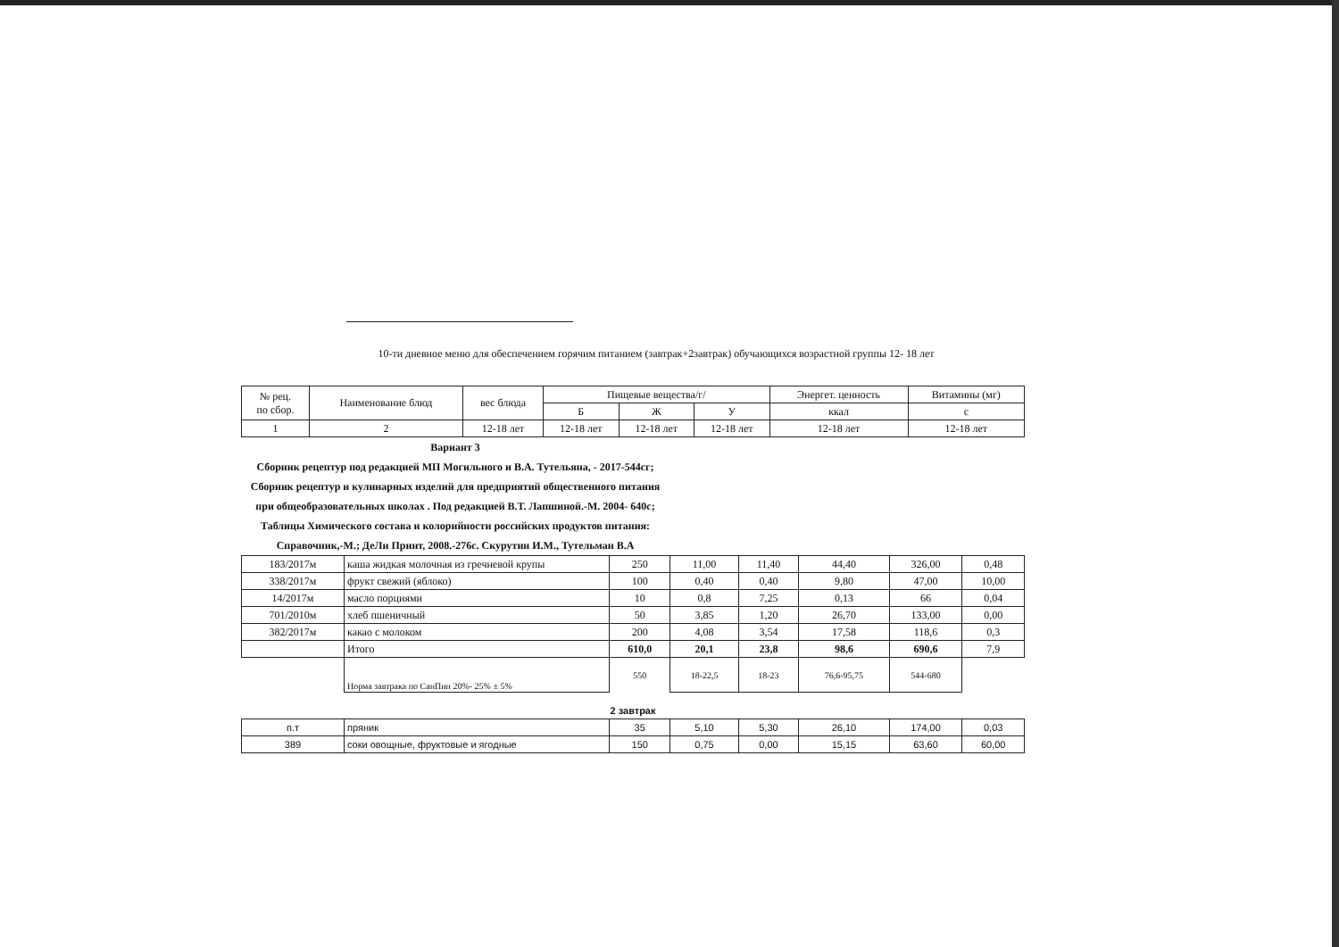10-ти дневное меню для обеспечением горячим питанием (завтрак+2завтрак) обучающихся возрастной группы 12- 18 лет
| № рец. по сбор. | Наименование блюд | вес блюда | Пищевые вещества/г/ | | | Энергет. ценность | Витамины (мг) |
| --- | --- | --- | --- | --- | --- | --- | --- |
| | | | Б | Ж | У | ккал | с |
| 1 | 2 | 12-18 лет | 12-18 лет | 12-18 лет | 12-18 лет | 12-18 лет | 12-18 лет |
Вариант 3
Сборник рецептур под редакцией МП Могильного и В.А. Тутельяна, - 2017-544сг; Сборник рецептур и кулинарных изделий для предприятий общественного питания при общеобразовательных школах . Под редакцией В.Т. Лапшиной.-М. 2004- 640с; Таблицы Химического состава и колорийности российских продуктов питания: Справочник,-М.; ДеЛи Принт, 2008.-276с. Скурутин И.М., Тутельман В.А
| 183/2017м | каша жидкая молочная из гречневой крупы | 250 | 11,00 | 11,40 | 44,40 | 326,00 | 0,48 |
| 338/2017м | фрукт свежий (яблоко) | 100 | 0,40 | 0,40 | 9,80 | 47,00 | 10,00 |
| 14/2017м | масло порциями | 10 | 0,8 | 7,25 | 0,13 | 66 | 0,04 |
| 701/2010м | хлеб пшеничный | 50 | 3,85 | 1,20 | 26,70 | 133,00 | 0,00 |
| 382/2017м | какао с молоком | 200 | 4,08 | 3,54 | 17,58 | 118,6 | 0,3 |
| | Итого | 610,0 | 20,1 | 23,8 | 98,6 | 690,6 | 7,9 |
| | Норма завтрака по СанПин 20%- 25% ± 5% | 550 | 18-22,5 | 18-23 | 76,6-95,75 | 544-680 | |
| 2 завтрак | | | | | | | |
| п.т | пряник | 35 | 5,10 | 5,30 | 26,10 | 174,00 | 0,03 |
| 389 | соки овощные, фруктовые и ягодные | 150 | 0,75 | 0,00 | 15,15 | 63,60 | 60,00 |